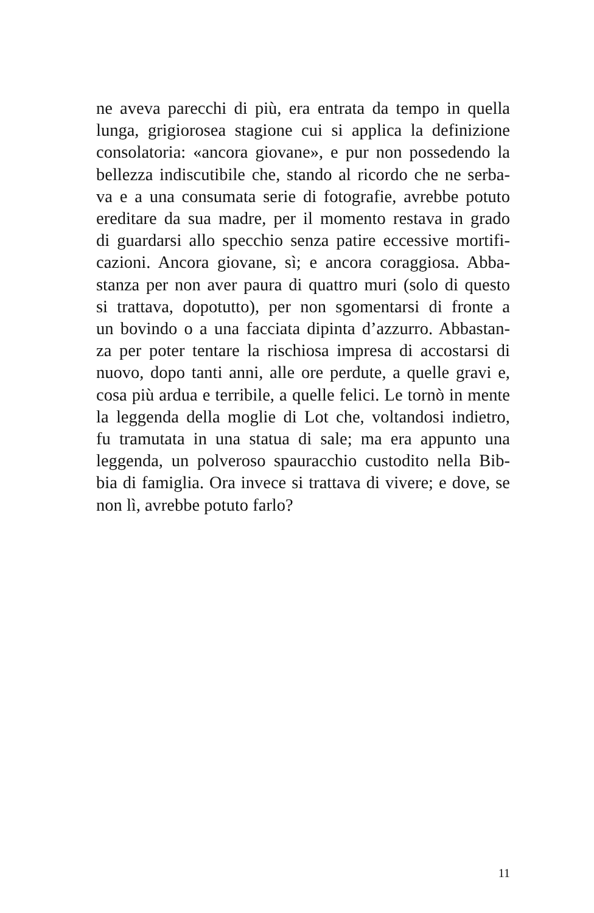ne aveva parecchi di più, era entrata da tempo in quella
lunga, grigiorosea stagione cui si applica la definizione
consolatoria: «ancora giovane», e pur non possedendo la
bellezza indiscutibile che, stando al ricordo che ne serba-
va e a una consumata serie di fotografie, avrebbe potuto
ereditare da sua madre, per il momento restava in grado
di guardarsi allo specchio senza patire eccessive mortifi-
cazioni. Ancora giovane, sì; e ancora coraggiosa. Abba-
stanza per non aver paura di quattro muri (solo di questo
si trattava, dopotutto), per non sgomentarsi di fronte a
un bovindo o a una facciata dipinta d’azzurro. Abbastan-
za per poter tentare la rischiosa impresa di accostarsi di
nuovo, dopo tanti anni, alle ore perdute, a quelle gravi e,
cosa più ardua e terribile, a quelle felici. Le tornò in mente
la leggenda della moglie di Lot che, voltandosi indietro,
fu tramutata in una statua di sale; ma era appunto una
leggenda, un polveroso spauracchio custodito nella Bib-
bia di famiglia. Ora invece si trattava di vivere; e dove, se
non lì, avrebbe potuto farlo?
11